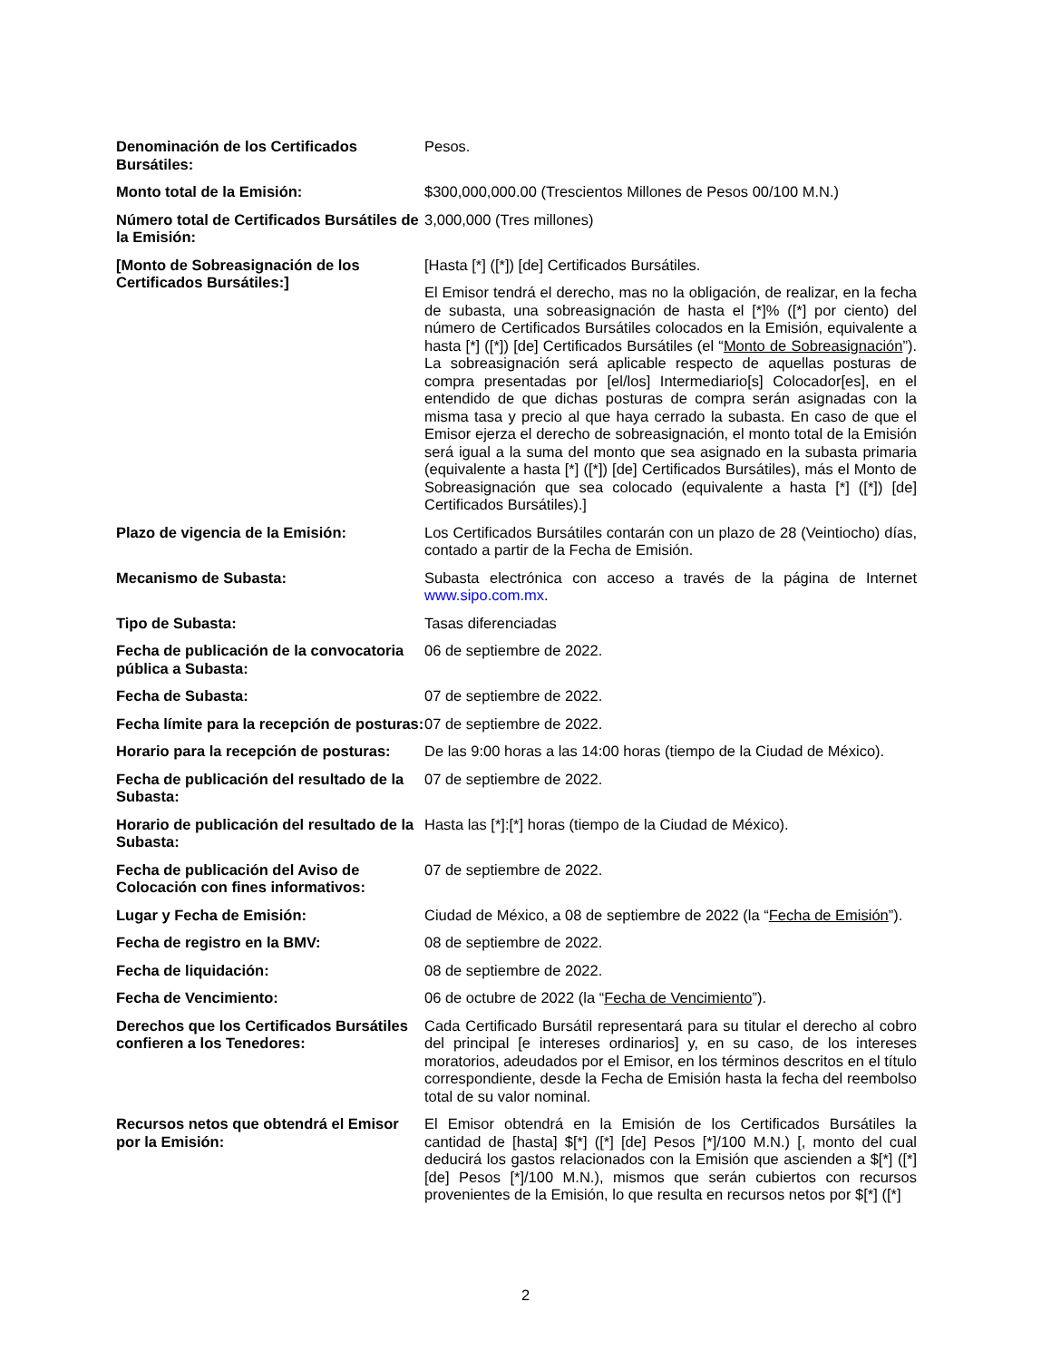| Denominación de los Certificados Bursátiles: | Pesos. |
| Monto total de la Emisión: | $300,000,000.00 (Trescientos Millones de Pesos 00/100 M.N.) |
| Número total de Certificados Bursátiles de la Emisión: | 3,000,000 (Tres millones) |
| [Monto de Sobreasignación de los Certificados Bursátiles:] | [Hasta [*] ([*]) [de] Certificados Bursátiles. El Emisor tendrá el derecho, mas no la obligación, de realizar, en la fecha de subasta, una sobreasignación de hasta el [*]% ([*] por ciento) del número de Certificados Bursátiles colocados en la Emisión, equivalente a hasta [*] ([*]) [de] Certificados Bursátiles (el “ Monto de Sobreasignación ”). La sobreasignación será aplicable respecto de aquellas posturas de compra presentadas por [el/los] Intermediario[s] Colocador[es], en el entendido de que dichas posturas de compra serán asignadas con la misma tasa y precio al que haya cerrado la subasta. En caso de que el Emisor ejerza el derecho de sobreasignación, el monto total de la Emisión será igual a la suma del monto que sea asignado en la subasta primaria (equivalente a hasta [*] ([*]) [de] Certificados Bursátiles), más el Monto de Sobreasignación que sea colocado (equivalente a hasta [*] ([*]) [de] Certificados Bursátiles).] |
| Plazo de vigencia de la Emisión: | Los Certificados Bursátiles contarán con un plazo de 28 (Veintiocho) días, contado a partir de la Fecha de Emisión. |
| Mecanismo de Subasta: | Subasta electrónica con acceso a través de la página de Internet www.sipo.com.mx . |
| Tipo de Subasta: | Tasas diferenciadas |
| Fecha de publicación de la convocatoria pública a Subasta: | 06 de septiembre de 2022. |
| Fecha de Subasta: | 07 de septiembre de 2022. |
| Fecha límite para la recepción de posturas: | 07 de septiembre de 2022. |
| Horario para la recepción de posturas: | De las 9:00 horas a las 14:00 horas (tiempo de la Ciudad de México). |
| Fecha de publicación del resultado de la Subasta: | 07 de septiembre de 2022. |
| Horario de publicación del resultado de la Subasta: | Hasta las [*]:[*] horas (tiempo de la Ciudad de México). |
| Fecha de publicación del Aviso de Colocación con fines informativos: | 07 de septiembre de 2022. |
| Lugar y Fecha de Emisión: | Ciudad de México, a 08 de septiembre de 2022 (la “ Fecha de Emisión ”). |
| Fecha de registro en la BMV: | 08 de septiembre de 2022. |
| Fecha de liquidación: | 08 de septiembre de 2022. |
| Fecha de Vencimiento: | 06 de octubre de 2022 (la “ Fecha de Vencimiento ”). |
| Derechos que los Certificados Bursátiles confieren a los Tenedores: | Cada Certificado Bursátil representará para su titular el derecho al cobro del principal [e intereses ordinarios] y, en su caso, de los intereses moratorios, adeudados por el Emisor, en los términos descritos en el título correspondiente, desde la Fecha de Emisión hasta la fecha del reembolso total de su valor nominal. |
| Recursos netos que obtendrá el Emisor por la Emisión: | El Emisor obtendrá en la Emisión de los Certificados Bursátiles la cantidad de [hasta] $[*] ([*] [de] Pesos [*]/100 M.N.) [, monto del cual deducirá los gastos relacionados con la Emisión que ascienden a $[*] ([*] [de] Pesos [*]/100 M.N.), mismos que serán cubiertos con recursos provenientes de la Emisión, lo que resulta en recursos netos por $[*] ([*] |
2